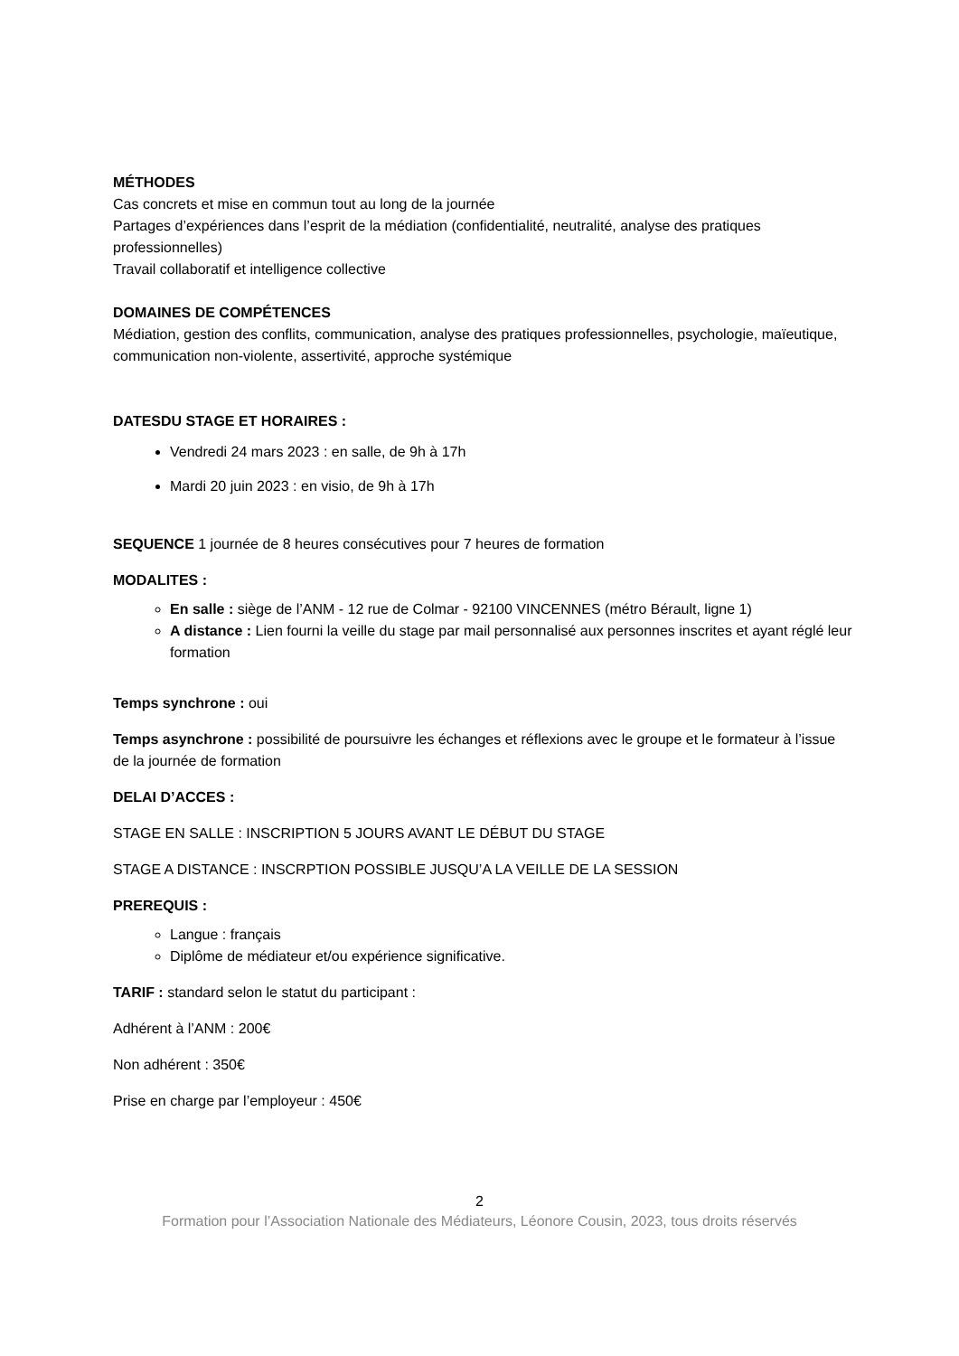MÉTHODES
Cas concrets et mise en commun tout au long de la journée
Partages d’expériences dans l’esprit de la médiation (confidentialité, neutralité, analyse des pratiques professionnelles)
Travail collaboratif et intelligence collective
DOMAINES DE COMPÉTENCES
Médiation, gestion des conflits, communication, analyse des pratiques professionnelles, psychologie, maïeutique, communication non-violente, assertivité, approche systémique
DATESDU STAGE ET HORAIRES :
Vendredi 24 mars 2023 : en salle, de 9h à 17h
Mardi 20 juin 2023 : en visio, de 9h à 17h
SEQUENCE 1 journée de 8 heures consécutives pour 7 heures de formation
MODALITES :
En salle : siège de l’ANM - 12 rue de Colmar - 92100 VINCENNES (métro Bérault, ligne 1)
A distance : Lien fourni la veille du stage par mail personnalisé aux personnes inscrites et ayant réglé leur formation
Temps synchrone : oui
Temps asynchrone : possibilité de poursuivre les échanges et réflexions avec le groupe et le formateur à l’issue de la journée de formation
DELAI D’ACCES :
STAGE EN SALLE : INSCRIPTION 5 JOURS AVANT LE DÉBUT DU STAGE
STAGE A DISTANCE : INSCRPTION POSSIBLE JUSQU’A LA VEILLE DE LA SESSION
PREREQUIS :
Langue : français
Diplôme de médiateur et/ou expérience significative.
TARIF : standard selon le statut du participant :
Adhérent à l’ANM : 200€
Non adhérent : 350€
Prise en charge par l’employeur : 450€
2
Formation pour l’Association Nationale des Médiateurs, Léonore Cousin, 2023, tous droits réservés